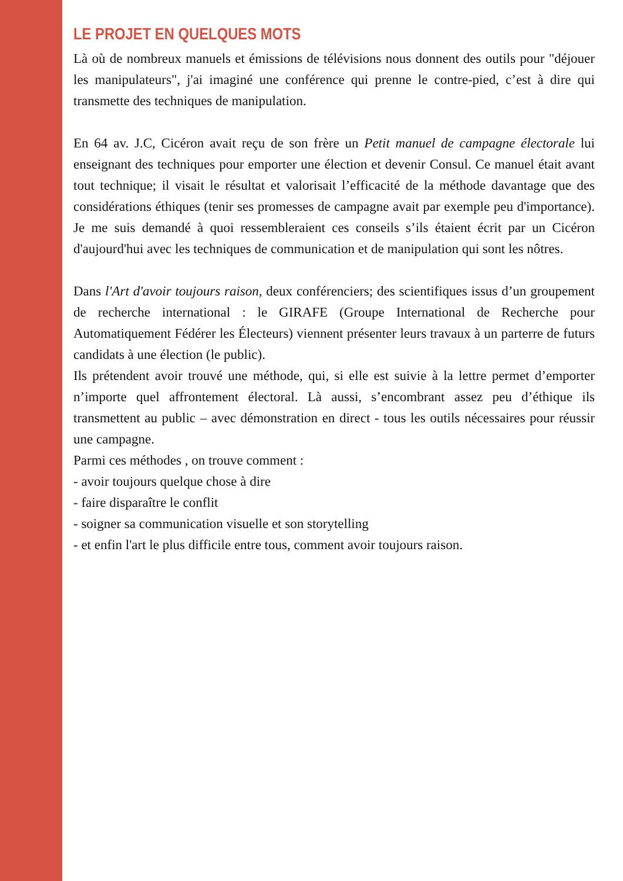LE PROJET EN QUELQUES MOTS
Là où de nombreux manuels et émissions de télévisions nous donnent des outils pour "déjouer les manipulateurs", j'ai imaginé une conférence qui prenne le contre-pied, c’est à dire qui transmette des techniques de manipulation.
En 64 av. J.C, Cicéron avait reçu de son frère un Petit manuel de campagne électorale lui enseignant des techniques pour emporter une élection et devenir Consul. Ce manuel était avant tout technique; il visait le résultat et valorisait l’efficacité de la méthode davantage que des considérations éthiques (tenir ses promesses de campagne avait par exemple peu d'importance). Je me suis demandé à quoi ressembleraient ces conseils s’ils étaient écrit par un Cicéron d'aujourd'hui avec les techniques de communication et de manipulation qui sont les nôtres.
Dans l'Art d'avoir toujours raison, deux conférenciers; des scientifiques issus d’un groupement de recherche international : le GIRAFE (Groupe International de Recherche pour Automatiquement Fédérer les Électeurs) viennent présenter leurs travaux à un parterre de futurs candidats à une élection (le public).
Ils prétendent avoir trouvé une méthode, qui, si elle est suivie à la lettre permet d’emporter n’importe quel affrontement électoral. Là aussi, s’encombrant assez peu d’éthique ils transmettent au public – avec démonstration en direct - tous les outils nécessaires pour réussir une campagne.
Parmi ces méthodes , on trouve comment :
- avoir toujours quelque chose à dire
- faire disparaître le conflit
- soigner sa communication visuelle et son storytelling
- et enfin l'art le plus difficile entre tous, comment avoir toujours raison.